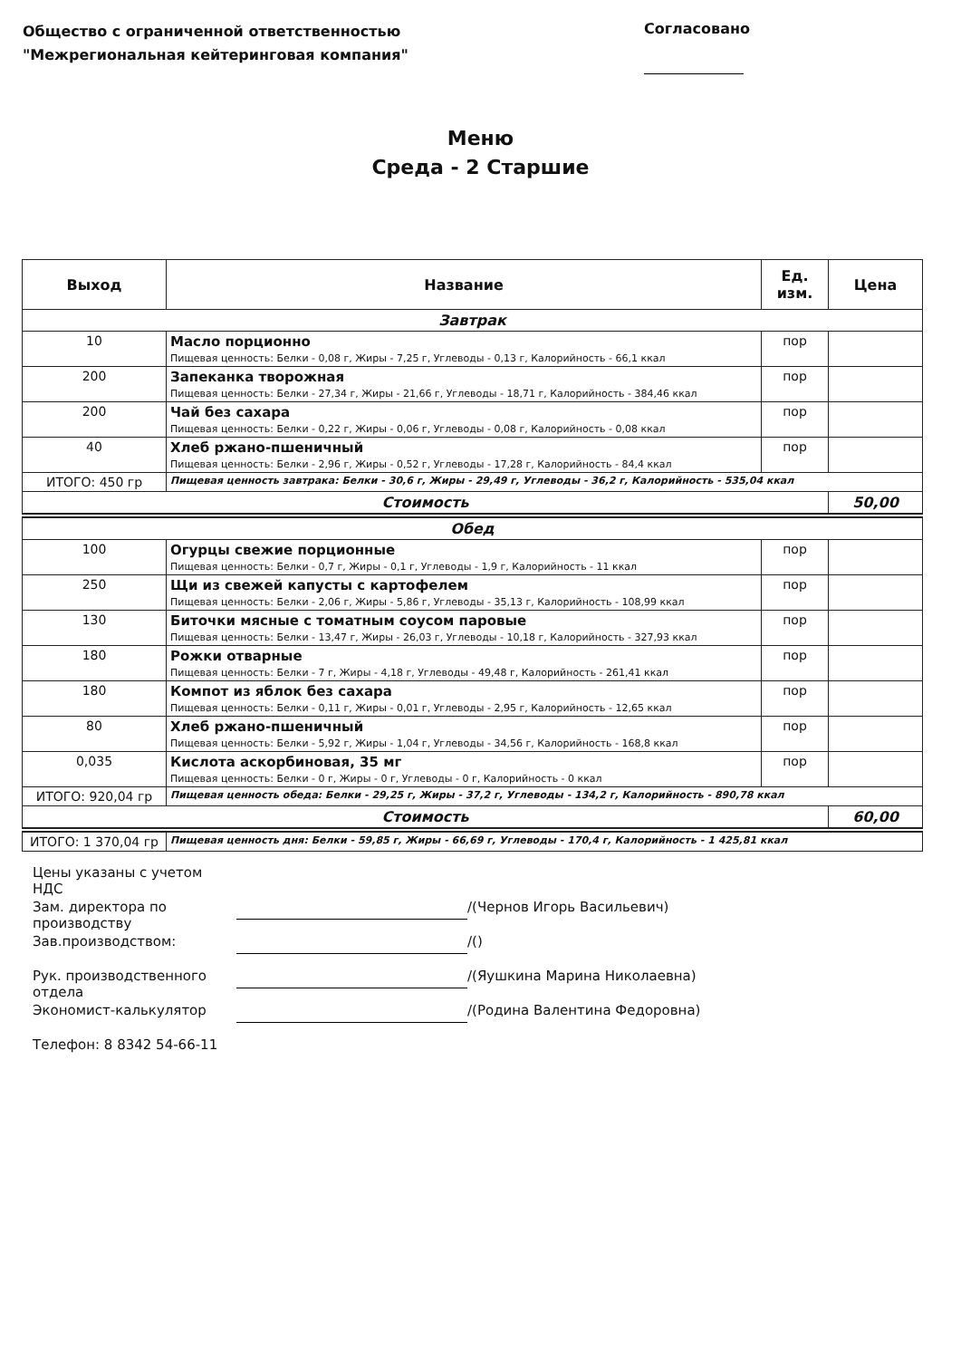Общество с ограниченной ответственностью
"Межрегиональная кейтеринговая компания"
Согласовано
Меню
Среда - 2 Старшие
| Выход | Название | Ед. изм. | Цена |
| --- | --- | --- | --- |
| Завтрак | | | |
| 10 | Масло порционно Пищевая ценность: Белки - 0,08 г, Жиры - 7,25 г, Углеводы - 0,13 г, Калорийность - 66,1 ккал | пор | |
| 200 | Запеканка творожная Пищевая ценность: Белки - 27,34 г, Жиры - 21,66 г, Углеводы - 18,71 г, Калорийность - 384,46 ккал | пор | |
| 200 | Чай без сахара Пищевая ценность: Белки - 0,22 г, Жиры - 0,06 г, Углеводы - 0,08 г, Калорийность - 0,08 ккал | пор | |
| 40 | Хлеб ржано-пшеничный Пищевая ценность: Белки - 2,96 г, Жиры - 0,52 г, Углеводы - 17,28 г, Калорийность - 84,4 ккал | пор | |
| ИТОГО: 450 гр | Пищевая ценность завтрака: Белки - 30,6 г, Жиры - 29,49 г, Углеводы - 36,2 г, Калорийность - 535,04 ккал | | |
| Стоимость | | | 50,00 |
| Обед | | | |
| 100 | Огурцы свежие порционные Пищевая ценность: Белки - 0,7 г, Жиры - 0,1 г, Углеводы - 1,9 г, Калорийность - 11 ккал | пор | |
| 250 | Щи из свежей капусты с картофелем Пищевая ценность: Белки - 2,06 г, Жиры - 5,86 г, Углеводы - 35,13 г, Калорийность - 108,99 ккал | пор | |
| 130 | Биточки мясные с томатным соусом паровые Пищевая ценность: Белки - 13,47 г, Жиры - 26,03 г, Углеводы - 10,18 г, Калорийность - 327,93 ккал | пор | |
| 180 | Рожки отварные Пищевая ценность: Белки - 7 г, Жиры - 4,18 г, Углеводы - 49,48 г, Калорийность - 261,41 ккал | пор | |
| 180 | Компот из яблок без сахара Пищевая ценность: Белки - 0,11 г, Жиры - 0,01 г, Углеводы - 2,95 г, Калорийность - 12,65 ккал | пор | |
| 80 | Хлеб ржано-пшеничный Пищевая ценность: Белки - 5,92 г, Жиры - 1,04 г, Углеводы - 34,56 г, Калорийность - 168,8 ккал | пор | |
| 0,035 | Кислота аскорбиновая, 35 мг Пищевая ценность: Белки - 0 г, Жиры - 0 г, Углеводы - 0 г, Калорийность - 0 ккал | пор | |
| ИТОГО: 920,04 гр | Пищевая ценность обеда: Белки - 29,25 г, Жиры - 37,2 г, Углеводы - 134,2 г, Калорийность - 890,78 ккал | | |
| Стоимость | | | 60,00 |
| ИТОГО: 1 370,04 гр | Пищевая ценность дня: Белки - 59,85 г, Жиры - 66,69 г, Углеводы - 170,4 г, Калорийность - 1 425,81 ккал | | |
Цены указаны с учетом НДС
Зам. директора по производству /(Чернов Игорь Васильевич)
Зав.производством: /()
Рук. производственного отдела /(Яушкина Марина Николаевна)
Экономист-калькулятор /(Родина Валентина Федоровна)
Телефон: 8 8342 54-66-11